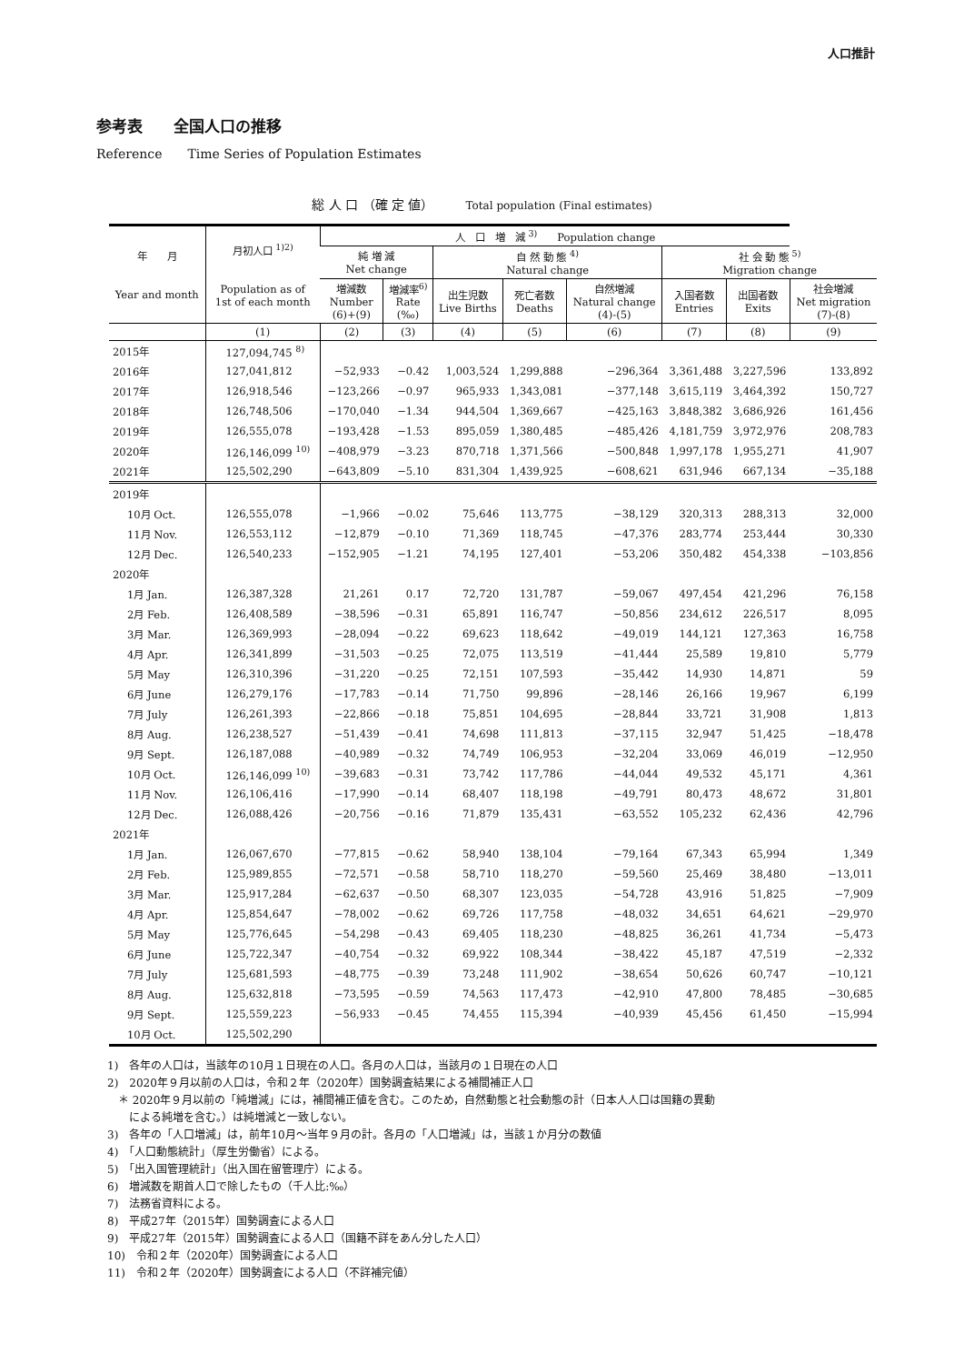人口推計
参考表　　全国人口の推移
Reference　　Time Series of Population Estimates
総 人 口 （確 定 値）　　　Total population (Final estimates)
| 年 月 Year and month | 月初人口 <sup>1)2)</sup> Population as of 1st of each month | 人 口 増 減 <sup>3)</sup> Population change | | | | | | | |
| --- | --- | --- | --- | --- | --- | --- | --- | --- | --- |
| | | 純 増 減 Net change | | 自 然 動 態 <sup>4)</sup> Natural change | | | 社 会 動 態 <sup>5)</sup> Migration change | | |
| | | 増減数 Number (6)+(9) | 増減率<sup>6)</sup> Rate (‰) | 出生児数 Live Births | 死亡者数 Deaths | 自然増減 Natural change (4)-(5) | 入国者数 Entries | 出国者数 Exits | 社会増減 Net migration (7)-(8) |
| | (1) | (2) | (3) | (4) | (5) | (6) | (7) | (8) | (9) |
| 2015年 | 127,094,745 <sup>8)</sup> | | | | | | | | |
| 2016年 | 127,041,812 | −52,933 | −0.42 | 1,003,524 | 1,299,888 | −296,364 | 3,361,488 | 3,227,596 | 133,892 |
| 2017年 | 126,918,546 | −123,266 | −0.97 | 965,933 | 1,343,081 | −377,148 | 3,615,119 | 3,464,392 | 150,727 |
| 2018年 | 126,748,506 | −170,040 | −1.34 | 944,504 | 1,369,667 | −425,163 | 3,848,382 | 3,686,926 | 161,456 |
| 2019年 | 126,555,078 | −193,428 | −1.53 | 895,059 | 1,380,485 | −485,426 | 4,181,759 | 3,972,976 | 208,783 |
| 2020年 | 126,146,099 <sup>10)</sup> | −408,979 | −3.23 | 870,718 | 1,371,566 | −500,848 | 1,997,178 | 1,955,271 | 41,907 |
| 2021年 | 125,502,290 | −643,809 | −5.10 | 831,304 | 1,439,925 | −608,621 | 631,946 | 667,134 | −35,188 |
| 2019年 | | | | | | | | | |
| 10月 Oct. | 126,555,078 | −1,966 | −0.02 | 75,646 | 113,775 | −38,129 | 320,313 | 288,313 | 32,000 |
| 11月 Nov. | 126,553,112 | −12,879 | −0.10 | 71,369 | 118,745 | −47,376 | 283,774 | 253,444 | 30,330 |
| 12月 Dec. | 126,540,233 | −152,905 | −1.21 | 74,195 | 127,401 | −53,206 | 350,482 | 454,338 | −103,856 |
| 2020年 | | | | | | | | | |
| 1月 Jan. | 126,387,328 | 21,261 | 0.17 | 72,720 | 131,787 | −59,067 | 497,454 | 421,296 | 76,158 |
| 2月 Feb. | 126,408,589 | −38,596 | −0.31 | 65,891 | 116,747 | −50,856 | 234,612 | 226,517 | 8,095 |
| 3月 Mar. | 126,369,993 | −28,094 | −0.22 | 69,623 | 118,642 | −49,019 | 144,121 | 127,363 | 16,758 |
| 4月 Apr. | 126,341,899 | −31,503 | −0.25 | 72,075 | 113,519 | −41,444 | 25,589 | 19,810 | 5,779 |
| 5月 May | 126,310,396 | −31,220 | −0.25 | 72,151 | 107,593 | −35,442 | 14,930 | 14,871 | 59 |
| 6月 June | 126,279,176 | −17,783 | −0.14 | 71,750 | 99,896 | −28,146 | 26,166 | 19,967 | 6,199 |
| 7月 July | 126,261,393 | −22,866 | −0.18 | 75,851 | 104,695 | −28,844 | 33,721 | 31,908 | 1,813 |
| 8月 Aug. | 126,238,527 | −51,439 | −0.41 | 74,698 | 111,813 | −37,115 | 32,947 | 51,425 | −18,478 |
| 9月 Sept. | 126,187,088 | −40,989 | −0.32 | 74,749 | 106,953 | −32,204 | 33,069 | 46,019 | −12,950 |
| 10月 Oct. | 126,146,099 <sup>10)</sup> | −39,683 | −0.31 | 73,742 | 117,786 | −44,044 | 49,532 | 45,171 | 4,361 |
| 11月 Nov. | 126,106,416 | −17,990 | −0.14 | 68,407 | 118,198 | −49,791 | 80,473 | 48,672 | 31,801 |
| 12月 Dec. | 126,088,426 | −20,756 | −0.16 | 71,879 | 135,431 | −63,552 | 105,232 | 62,436 | 42,796 |
| 2021年 | | | | | | | | | |
| 1月 Jan. | 126,067,670 | −77,815 | −0.62 | 58,940 | 138,104 | −79,164 | 67,343 | 65,994 | 1,349 |
| 2月 Feb. | 125,989,855 | −72,571 | −0.58 | 58,710 | 118,270 | −59,560 | 25,469 | 38,480 | −13,011 |
| 3月 Mar. | 125,917,284 | −62,637 | −0.50 | 68,307 | 123,035 | −54,728 | 43,916 | 51,825 | −7,909 |
| 4月 Apr. | 125,854,647 | −78,002 | −0.62 | 69,726 | 117,758 | −48,032 | 34,651 | 64,621 | −29,970 |
| 5月 May | 125,776,645 | −54,298 | −0.43 | 69,405 | 118,230 | −48,825 | 36,261 | 41,734 | −5,473 |
| 6月 June | 125,722,347 | −40,754 | −0.32 | 69,922 | 108,344 | −38,422 | 45,187 | 47,519 | −2,332 |
| 7月 July | 125,681,593 | −48,775 | −0.39 | 73,248 | 111,902 | −38,654 | 50,626 | 60,747 | −10,121 |
| 8月 Aug. | 125,632,818 | −73,595 | −0.59 | 74,563 | 117,473 | −42,910 | 47,800 | 78,485 | −30,685 |
| 9月 Sept. | 125,559,223 | −56,933 | −0.45 | 74,455 | 115,394 | −40,939 | 45,456 | 61,450 | −15,994 |
| 10月 Oct. | 125,502,290 | | | | | | | | |
1)　各年の人口は，当該年の10月１日現在の人口。各月の人口は，当該月の１日現在の人口
2)　2020年９月以前の人口は，令和２年（2020年）国勢調査結果による補間補正人口
　＊ 2020年９月以前の「純増減」には，補間補正値を含む。このため，自然動態と社会動態の計（日本人人口は国籍の異動
　　による純増を含む。）は純増減と一致しない。
3)　各年の「人口増減」は，前年10月～当年９月の計。各月の「人口増減」は，当該１か月分の数値
4)　「人口動態統計」（厚生労働省）による。
5)　「出入国管理統計」（出入国在留管理庁）による。
6)　増減数を期首人口で除したもの（千人比:‰）
7)　法務省資料による。
8)　平成27年（2015年）国勢調査による人口
9)　平成27年（2015年）国勢調査による人口（国籍不詳をあん分した人口）
10)　令和２年（2020年）国勢調査による人口
11)　令和２年（2020年）国勢調査による人口（不詳補完値）